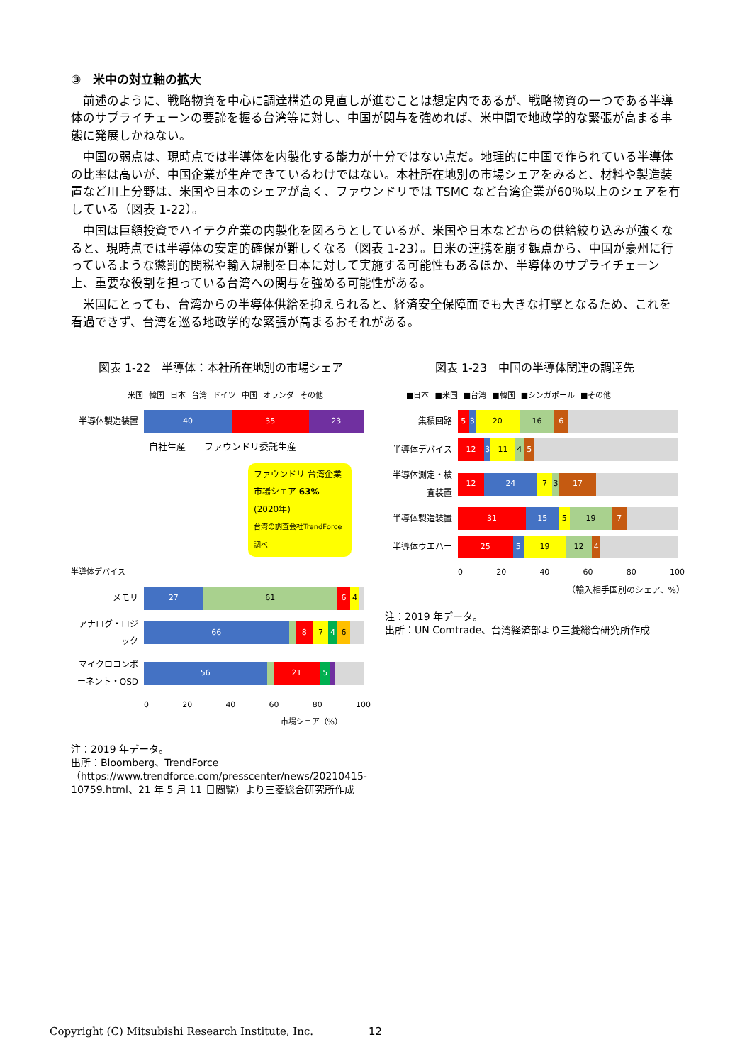③　米中の対立軸の拡大
前述のように、戦略物資を中心に調達構造の見直しが進むことは想定内であるが、戦略物資の一つである半導体のサプライチェーンの要諦を握る台湾等に対し、中国が関与を強めれば、米中間で地政学的な緊張が高まる事態に発展しかねない。
中国の弱点は、現時点では半導体を内製化する能力が十分ではない点だ。地理的に中国で作られている半導体の比率は高いが、中国企業が生産できているわけではない。本社所在地別の市場シェアをみると、材料や製造装置など川上分野は、米国や日本のシェアが高く、ファウンドリでは TSMC など台湾企業が60％以上のシェアを有している（図表 1-22）。
中国は巨額投資でハイテク産業の内製化を図ろうとしているが、米国や日本などからの供給絞り込みが強くなると、現時点では半導体の安定的確保が難しくなる（図表 1-23）。日米の連携を崩す観点から、中国が豪州に行っているような懲罰的関税や輸入規制を日本に対して実施する可能性もあるほか、半導体のサプライチェーン上、重要な役割を担っている台湾への関与を強める可能性がある。
米国にとっても、台湾からの半導体供給を抑えられると、経済安全保障面でも大きな打撃となるため、これを看過できず、台湾を巡る地政学的な緊張が高まるおそれがある。
図表 1-22　半導体：本社所在地別の市場シェア
米国 韓国 日本 台湾 ドイツ 中国 オランダ その他
半導体製造装置
40 35 23
自社生産　　ファウンドリ委託生産
ファウンドリ 台湾企業
市場シェア 63% (2020年)
台湾の調査会社TrendForce調べ
半導体デバイス
メモリ
27 61 6 4
アナログ・ロジック
66 8 7 4 6
マイクロコンポーネント・OSD
56 21 5
0 20 40 60 80 100
市場シェア（%）
注：2019 年データ。
出所：Bloomberg、TrendForce（https://www.trendforce.com/presscenter/news/20210415-10759.html、21 年 5 月 11 日閲覧）より三菱総合研究所作成
図表 1-23　中国の半導体関連の調達先
■日本 ■米国 ■台湾 ■韓国 ■シンガポール ■その他
集積回路
5 3 20 16 6
半導体デバイス
12 3 11 4 5
半導体測定・検査装置
12 24 7 3 17
半導体製造装置
31 15 5 19 7
半導体ウエハー
25 5 19 12 4
0 20 40 60 80 100
（輸入相手国別のシェア、%）
注：2019 年データ。
出所：UN Comtrade、台湾経済部より三菱総合研究所作成
Copyright (C) Mitsubishi Research Institute, Inc.
12